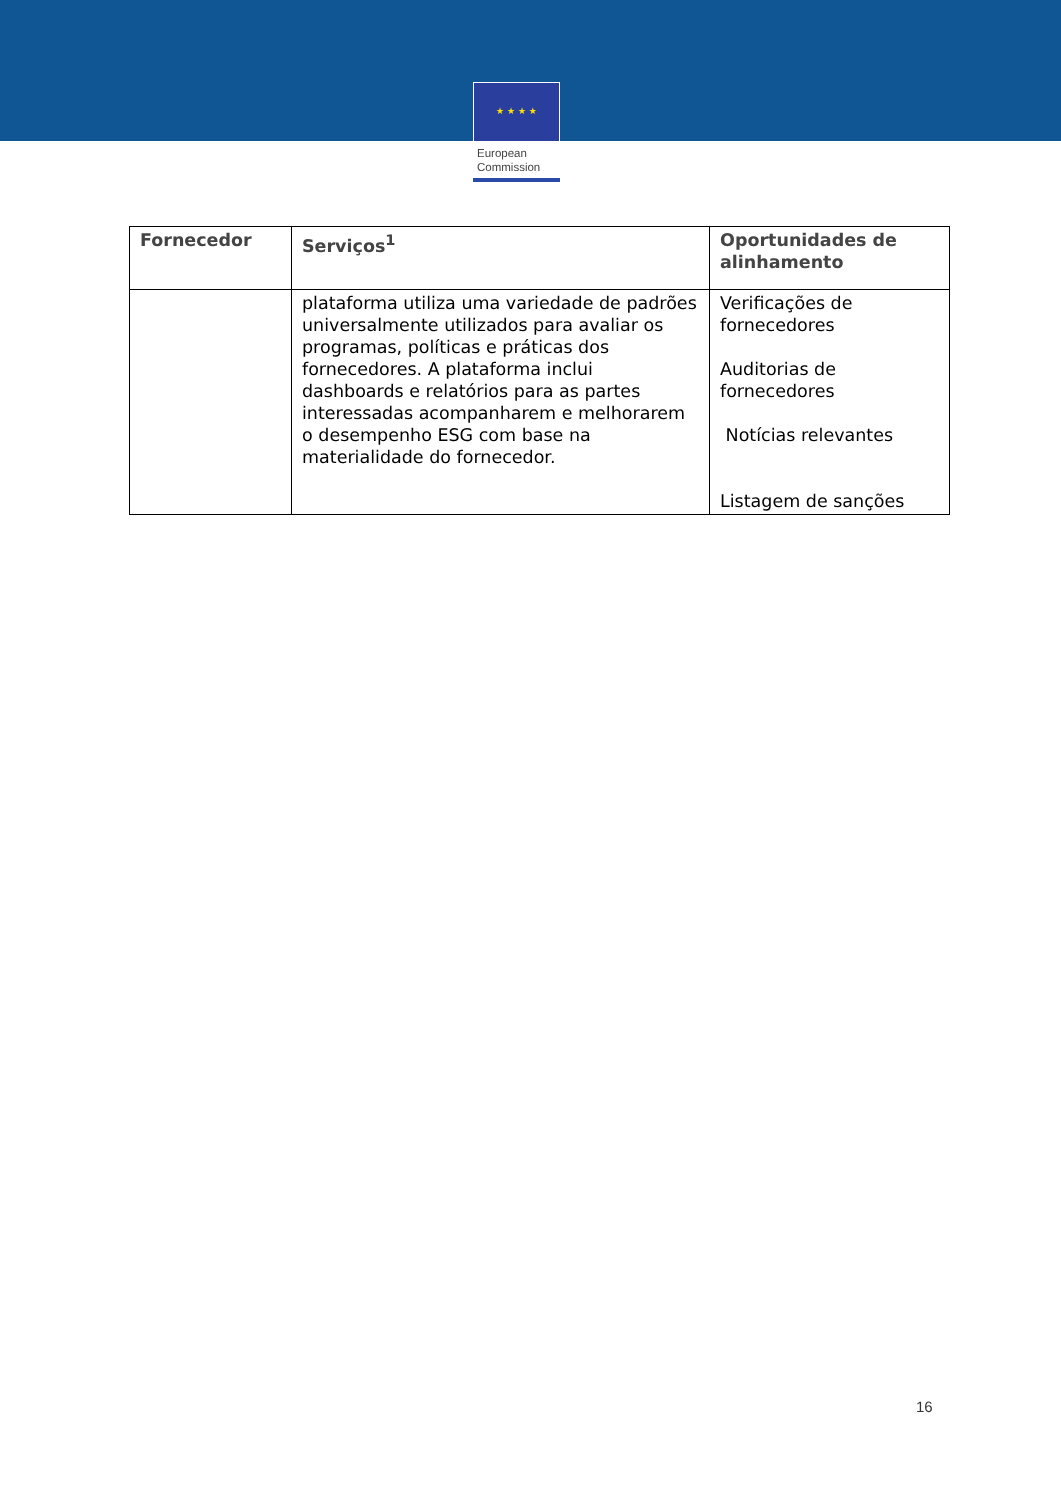★ ★ ★ ★
European
Commission
| Fornecedor | Serviços<sup>1</sup> | Oportunidades de alinhamento |
| --- | --- | --- |
| | plataforma utiliza uma variedade de padrões universalmente utilizados para avaliar os programas, políticas e práticas dos fornecedores. A plataforma inclui dashboards e relatórios para as partes interessadas acompanharem e melhorarem o desempenho ESG com base na materialidade do fornecedor. | Verificações de fornecedores Auditorias de fornecedores Notícias relevantes Listagem de sanções |
16